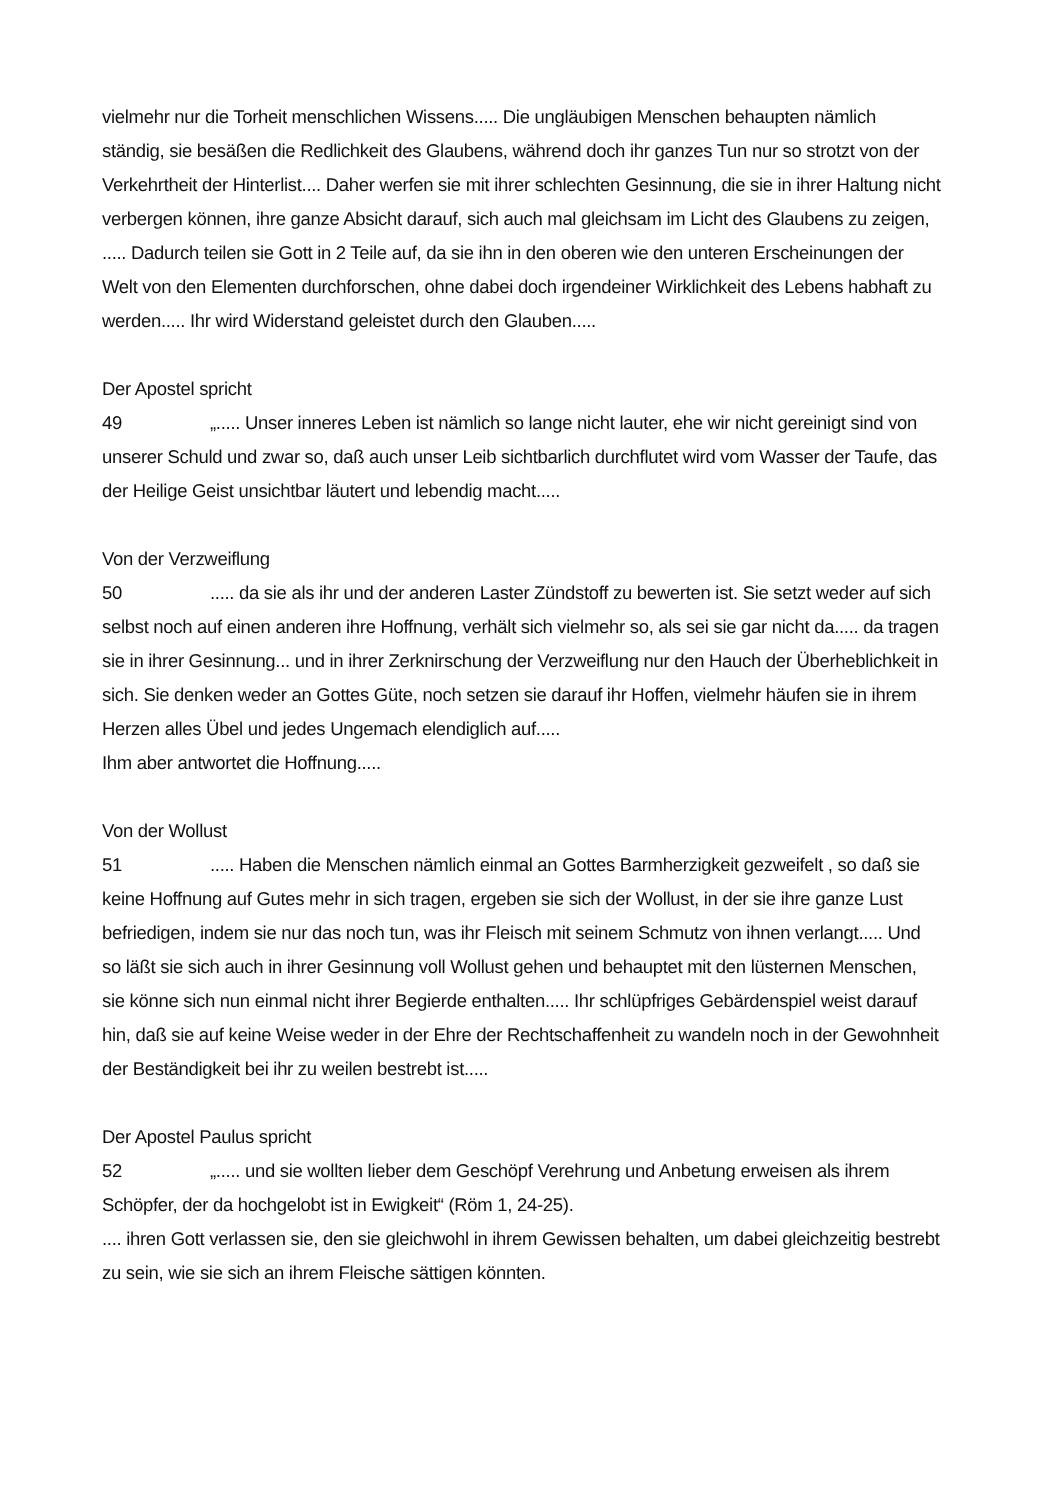vielmehr nur die Torheit menschlichen Wissens..... Die ungläubigen Menschen behaupten nämlich ständig, sie besäßen die Redlichkeit des Glaubens, während doch ihr ganzes Tun nur so strotzt von der Verkehrtheit der Hinterlist.... Daher werfen sie mit ihrer schlechten Gesinnung, die sie in ihrer Haltung nicht verbergen können, ihre ganze Absicht darauf, sich auch mal gleichsam im Licht des Glaubens zu zeigen, ..... Dadurch teilen sie Gott in 2 Teile auf, da sie ihn in den oberen wie den unteren Erscheinungen der Welt von den Elementen durchforschen, ohne dabei doch irgendeiner Wirklichkeit des Lebens habhaft zu werden..... Ihr wird Widerstand geleistet durch den Glauben.....
Der Apostel spricht
49 „..... Unser inneres Leben ist nämlich so lange nicht lauter, ehe wir nicht gereinigt sind von unserer Schuld und zwar so, daß auch unser Leib sichtbarlich durchflutet wird vom Wasser der Taufe, das der Heilige Geist unsichtbar läutert und lebendig macht.....
Von der Verzweiflung
50..... da sie als ihr und der anderen Laster Zündstoff zu bewerten ist. Sie setzt weder auf sich selbst noch auf einen anderen ihre Hoffnung, verhält sich vielmehr so, als sei sie gar nicht da..... da tragen sie in ihrer Gesinnung... und in ihrer Zerknirschung der Verzweiflung nur den Hauch der Überheblichkeit in sich. Sie denken weder an Gottes Güte, noch setzen sie darauf ihr Hoffen, vielmehr häufen sie in ihrem Herzen alles Übel und jedes Ungemach elendiglich auf.....
Ihm aber antwortet die Hoffnung.....
Von der Wollust
51..... Haben die Menschen nämlich einmal an Gottes Barmherzigkeit gezweifelt , so daß sie keine Hoffnung auf Gutes mehr in sich tragen, ergeben sie sich der Wollust, in der sie ihre ganze Lust befriedigen, indem sie nur das noch tun, was ihr Fleisch mit seinem Schmutz von ihnen verlangt..... Und so läßt sie sich auch in ihrer Gesinnung voll Wollust gehen und behauptet mit den lüsternen Menschen, sie könne sich nun einmal nicht ihrer Begierde enthalten..... Ihr schlüpfriges Gebärdenspiel weist darauf hin, daß sie auf keine Weise weder in der Ehre der Rechtschaffenheit zu wandeln noch in der Gewohnheit der Beständigkeit bei ihr zu weilen bestrebt ist.....
Der Apostel Paulus spricht
52 „..... und sie wollten lieber dem Geschöpf Verehrung und Anbetung erweisen als ihrem Schöpfer, der da hochgelobt ist in Ewigkeit“ (Röm 1, 24-25).
.... ihren Gott verlassen sie, den sie gleichwohl in ihrem Gewissen behalten, um dabei gleichzeitig bestrebt zu sein, wie sie sich an ihrem Fleische sättigen könnten.